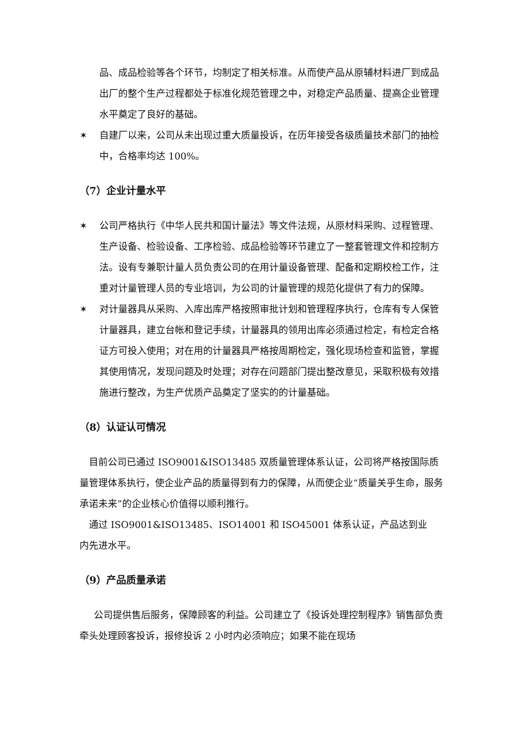品、成品检验等各个环节，均制定了相关标准。从而使产品从原辅材料进厂到成品出厂的整个生产过程都处于标准化规范管理之中，对稳定产品质量、提高企业管理水平奠定了良好的基础。
✶ 自建厂以来，公司从未出现过重大质量投诉，在历年接受各级质量技术部门的抽检中，合格率均达 100%。
（7）企业计量水平
✶ 公司严格执行《中华人民共和国计量法》等文件法规，从原材料采购、过程管理、生产设备、检验设备、工序检验、成品检验等环节建立了一整套管理文件和控制方法。设有专兼职计量人员负责公司的在用计量设备管理、配备和定期校检工作，注重对计量管理人员的专业培训，为公司的计量管理的规范化提供了有力的保障。
✶ 对计量器具从采购、入库出库严格按照审批计划和管理程序执行，仓库有专人保管计量器具，建立台帐和登记手续，计量器具的领用出库必须通过检定，有检定合格证方可投入使用；对在用的计量器具严格按周期检定，强化现场检查和监管，掌握其使用情况，发现问题及时处理；对存在问题部门提出整改意见，采取积极有效措施进行整改，为生产优质产品奠定了坚实的的计量基础。
（8）认证认可情况
 目前公司已通过 ISO9001&ISO13485 双质量管理体系认证，公司将严格按国际质量管理体系执行，使企业产品的质量得到有力的保障，从而使企业“质量关乎生命，服务承诺未来”的企业核心价值得以顺利推行。
 通过 ISO9001&ISO13485、ISO14001 和 ISO45001 体系认证，产品达到业
内先进水平。
（9）产品质量承诺
  公司提供售后服务，保障顾客的利益。公司建立了《投诉处理控制程序》销售部负责牵头处理顾客投诉，报修投诉 2 小时内必须响应；如果不能在现场